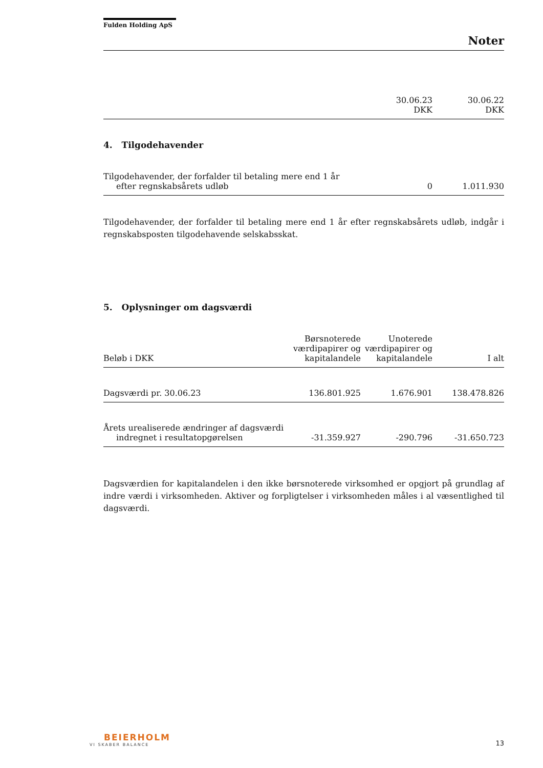Fulden Holding ApS
Noter
| | 30.06.23 DKK | 30.06.22 DKK |
| --- | --- | --- |
4. Tilgodehavender
| Tilgodehavender, der forfalder til betaling mere end 1 år efter regnskabsårets udløb | 0 | 1.011.930 |
Tilgodehavender, der forfalder til betaling mere end 1 år efter regnskabsårets udløb, indgår i regnskabsposten tilgodehavende selskabsskat.
5. Oplysninger om dagsværdi
| Beløb i DKK | Børsnoterede værdipapirer og kapitalandele | Unoterede værdipapirer og kapitalandele | I alt |
| --- | --- | --- | --- |
| Dagsværdi pr. 30.06.23 | 136.801.925 | 1.676.901 | 138.478.826 |
| Årets urealiserede ændringer af dagsværdi indregnet i resultatopgørelsen | -31.359.927 | -290.796 | -31.650.723 |
Dagsværdien for kapitalandelen i den ikke børsnoterede virksomhed er opgjort på grundlag af indre værdi i virksomheden. Aktiver og forpligtelser i virksomheden måles i al væsentlighed til dagsværdi.
BEIERHOLM
VI SKABER BALANCE
13